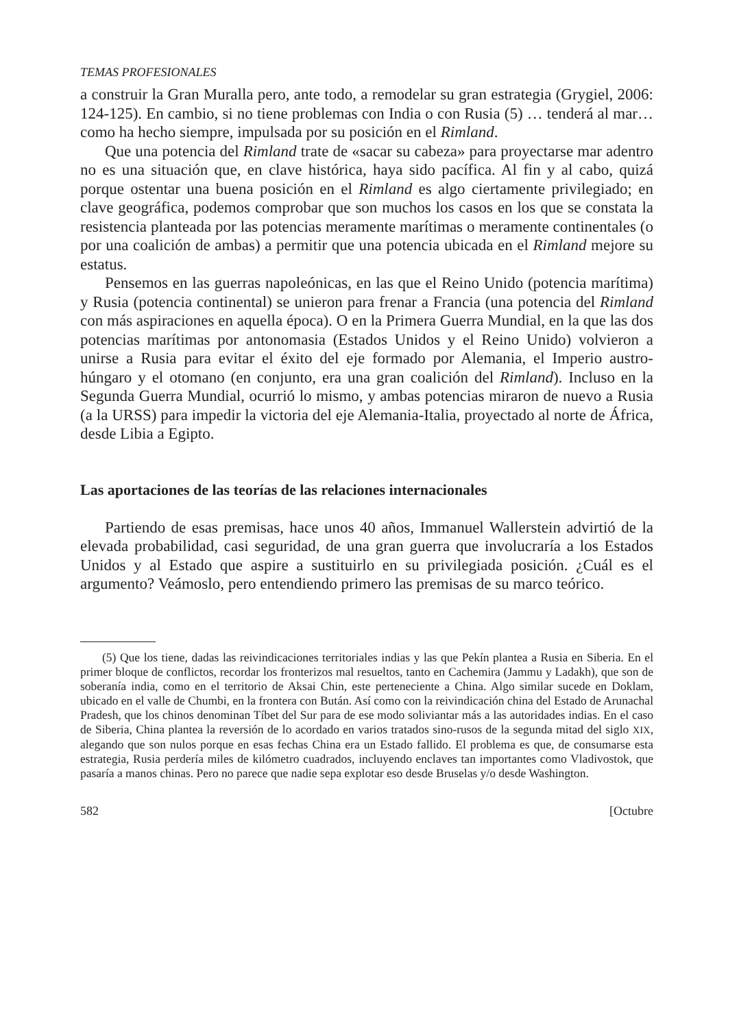TEMAS PROFESIONALES
a construir la Gran Muralla pero, ante todo, a remodelar su gran estrategia (Grygiel, 2006: 124-125). En cambio, si no tiene problemas con India o con Rusia (5) … tenderá al mar… como ha hecho siempre, impulsada por su posición en el Rimland.
Que una potencia del Rimland trate de «sacar su cabeza» para proyectarse mar adentro no es una situación que, en clave histórica, haya sido pacífica. Al fin y al cabo, quizá porque ostentar una buena posición en el Rimland es algo ciertamente privilegiado; en clave geográfica, podemos comprobar que son muchos los casos en los que se constata la resistencia planteada por las potencias meramente marítimas o meramente continentales (o por una coalición de ambas) a permitir que una potencia ubicada en el Rimland mejore su estatus.
Pensemos en las guerras napoleónicas, en las que el Reino Unido (potencia marítima) y Rusia (potencia continental) se unieron para frenar a Francia (una potencia del Rimland con más aspiraciones en aquella época). O en la Primera Guerra Mundial, en la que las dos potencias marítimas por antonomasia (Estados Unidos y el Reino Unido) volvieron a unirse a Rusia para evitar el éxito del eje formado por Alemania, el Imperio austro-húngaro y el otomano (en conjunto, era una gran coalición del Rimland). Incluso en la Segunda Guerra Mundial, ocurrió lo mismo, y ambas potencias miraron de nuevo a Rusia (a la URSS) para impedir la victoria del eje Alemania-Italia, proyectado al norte de África, desde Libia a Egipto.
Las aportaciones de las teorías de las relaciones internacionales
Partiendo de esas premisas, hace unos 40 años, Immanuel Wallerstein advirtió de la elevada probabilidad, casi seguridad, de una gran guerra que involucraría a los Estados Unidos y al Estado que aspire a sustituirlo en su privilegiada posición. ¿Cuál es el argumento? Veámoslo, pero entendiendo primero las premisas de su marco teórico.
(5) Que los tiene, dadas las reivindicaciones territoriales indias y las que Pekín plantea a Rusia en Siberia. En el primer bloque de conflictos, recordar los fronterizos mal resueltos, tanto en Cachemira (Jammu y Ladakh), que son de soberanía india, como en el territorio de Aksai Chin, este perteneciente a China. Algo similar sucede en Doklam, ubicado en el valle de Chumbi, en la frontera con Bután. Así como con la reivindicación china del Estado de Arunachal Pradesh, que los chinos denominan Tíbet del Sur para de ese modo soliviantar más a las autoridades indias. En el caso de Siberia, China plantea la reversión de lo acordado en varios tratados sino-rusos de la segunda mitad del siglo XIX, alegando que son nulos porque en esas fechas China era un Estado fallido. El problema es que, de consumarse esta estrategia, Rusia perdería miles de kilómetro cuadrados, incluyendo enclaves tan importantes como Vladivostok, que pasaría a manos chinas. Pero no parece que nadie sepa explotar eso desde Bruselas y/o desde Washington.
582 [Octubre